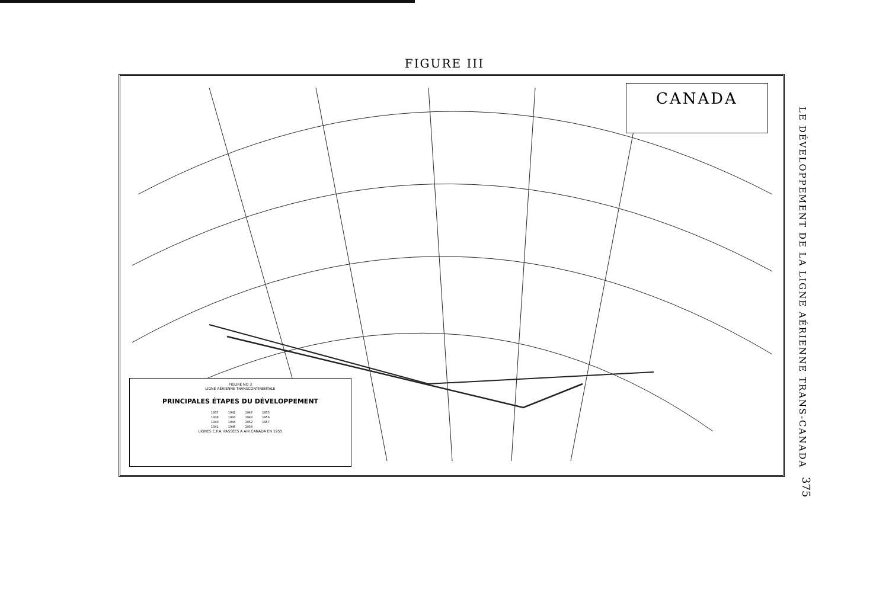FIGURE III
CANADA
FIGURE NO 3
LIGNE AÉRIENNE TRANSCONTINENTALE
PRINCIPALES ÉTAPES DU DÉVELOPPEMENT
| 1937 | 1942 | 1947 | 1955 |
| 1939 | 1943 | 1948 | 1956 |
| 1940 | 1944 | 1952 | 1957 |
| 1941 | 1946 | 1954 | |
LIGNES C.P.A. PASSÉES A AIR CANADA EN 1955
LE DÉVELOPPEMENT DE LA LIGNE AÉRIENNE TRANS-CANADA
375